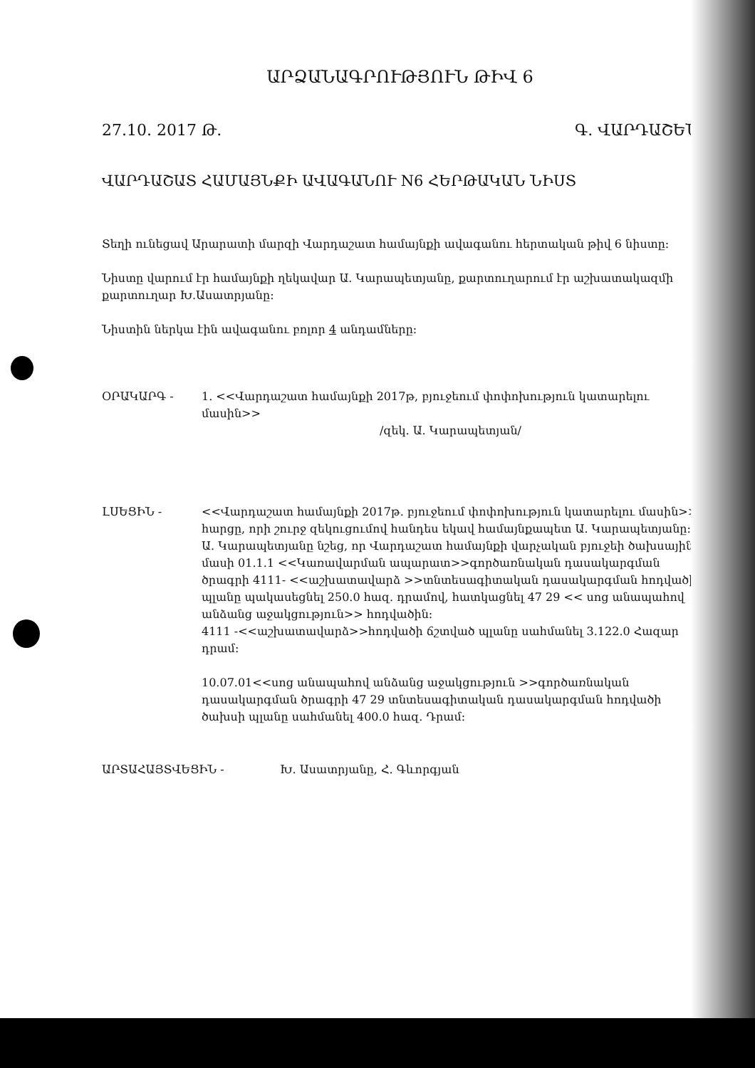ԱՐՁԱՆԱԳՐՈՒԹՅՈՒՆ ԹԻՎ 6
27.10. 2017 Թ. Գ. ՎԱՐԴԱՇԵՆ
ՎԱՐԴԱՇԱՏ ՀԱՄԱՅՆՔԻ ԱՎԱԳԱՆՈՒ N6 ՀԵՐԹԱԿԱՆ ՆԻՍՏ
Տեղի ունեցավ Արարատի մարզի Վարդաշատ համայնքի ավագանու հերտական թիվ 6 նիստը:
Նիստը վարում էր համայնքի ղեկավար Ա. Կարապետյանը, քարտուղարում էր աշխատակազմի քարտուղար Խ.Ասատրյանը:
Նիստին ներկա էին ավագանու բոլոր 4 անդամները:
ՕՐԱԿԱՐԳ - 1. <<Վարդաշատ համայնքի 2017թ, բյուջեում փոփոխություն կատարելու մասին>>
/զեկ. Ա. Կարապետյան/
ԼՍԵՑԻՆ - <<Վարդաշատ համայնքի 2017թ. բյուջեում փոփոխություն կատարելու մասին>> հարցը, որի շուրջ զեկուցումով հանդես եկավ համայնքապետ Ա. Կարապետյանը: Ա. Կարապետյանը նշեց, որ Վարդաշատ համայնքի վարչական բյուջեի ծախսային մասի 01.1.1 <<Կառավարման ապարատ>>գործառնական դասակարգման ծրագրի 4111- <<աշխատավարձ >>տնտեսագիտական դասակարգման հոդվածի պլանը պակասեցնել 250.0 հազ. դրամով, հատկացնել 47 29 << սոց անապահով անձանց աջակցություն>> հոդվածին:
4111 -<<աշխատավարձ>>հոդվածի ճշտված պլանը սահմանել 3.122.0 Հազար դրամ:
10.07.01<<սոց անապահով անձանց աջակցություն >>գործառնական դասակարգման ծրագրի 47 29 տնտեսագիտական դասակարգման հոդվածի ծախսի պլանը սահմանել 400.0 հազ. Դրամ:
ԱՐՏԱՀԱՅՏՎԵՑԻՆ - Խ. Ասատրյանը, Հ. Գևորգյան